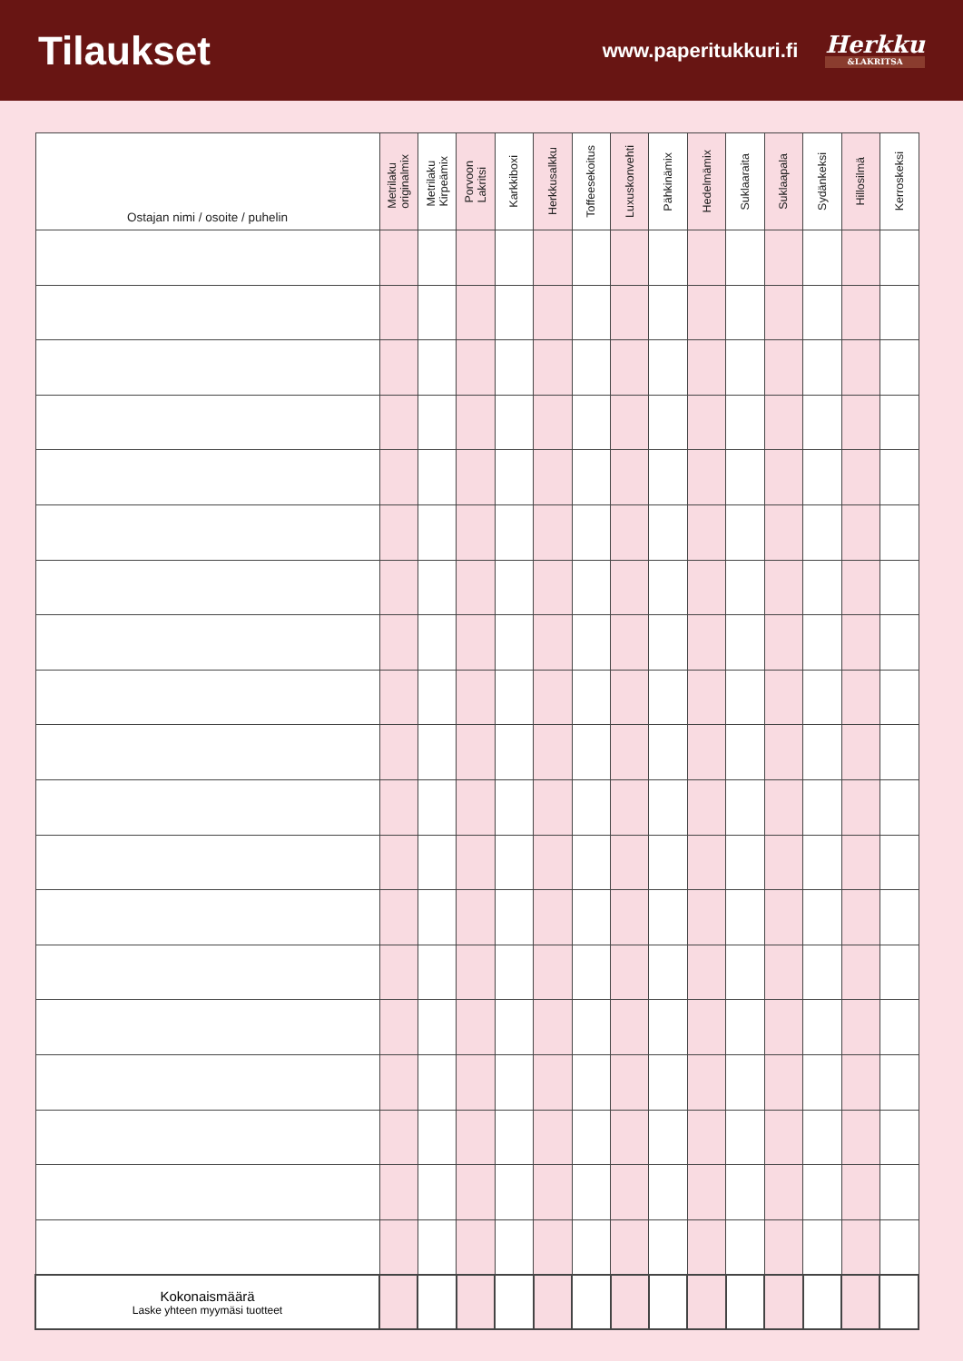Tilaukset
www.paperitukkuri.fi
Herkku
&LAKRITSA
| Ostajan nimi / osoite / puhelin | Metrilaku originalmix | Metrilaku Kirpeämix | Porvoon Lakritsi | Karkkiboxi | Herkkusalkku | Toffeesekoitus | Luxuskonvehti | Pähkinämix | Hedelmämix | Suklaaraita | Suklaapala | Sydänkeksi | Hillosilmä | Kerroskeksi |
| --- | --- | --- | --- | --- | --- | --- | --- | --- | --- | --- | --- | --- | --- | --- |
| Kokonaismäärä Laske yhteen myymäsi tuotteet | | | | | | | | | | | | | | |